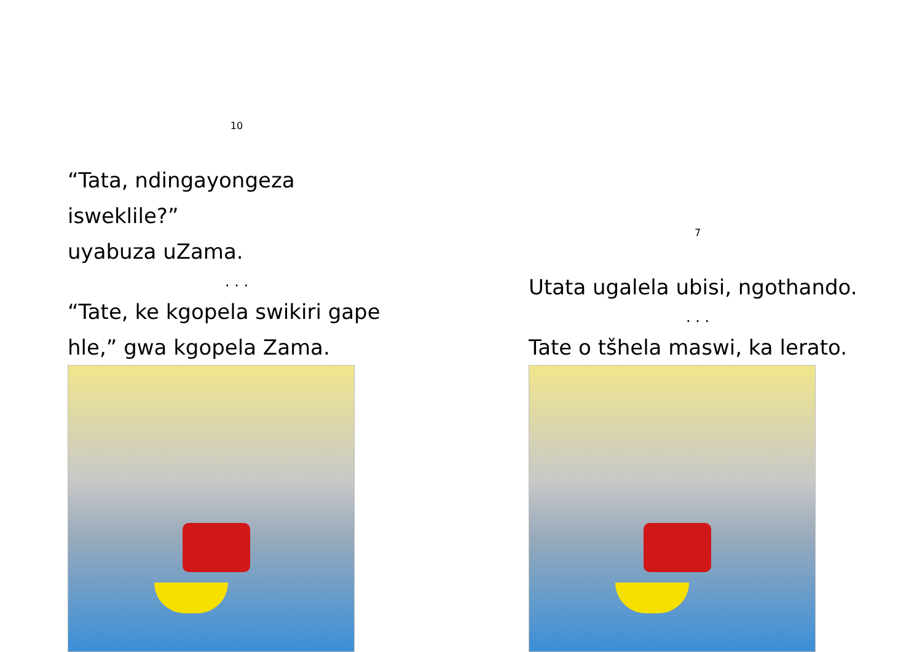10
“Tata, ndingayongeza isweklile?”
uyabuza uZama.
. . .
“Tate, ke kgopela swikiri gape
hle,” gwa kgopela Zama.
7
Utata ugalela ubisi, ngothando.
. . .
Tate o tšhela maswi, ka lerato.